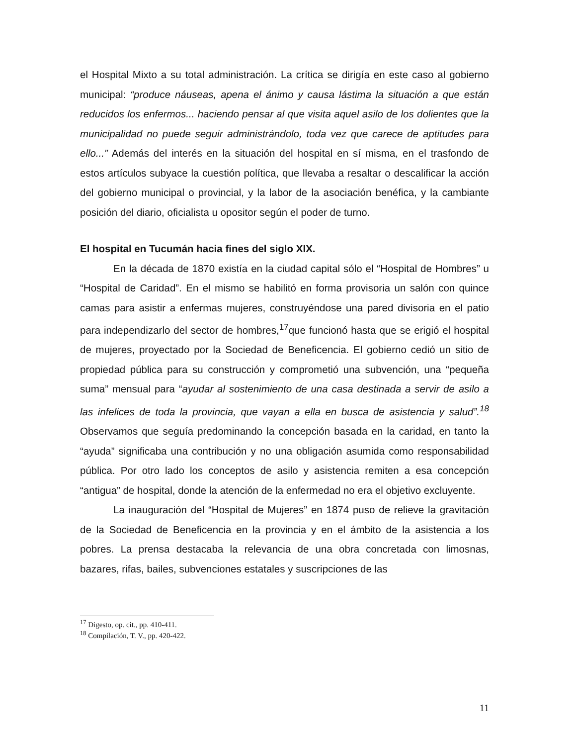el Hospital Mixto a su total administración. La crítica se dirigía en este caso al gobierno municipal: “produce náuseas, apena el ánimo y causa lástima la situación a que están reducidos los enfermos... haciendo pensar al que visita aquel asilo de los dolientes que la municipalidad no puede seguir administrándolo, toda vez que carece de aptitudes para ello...” Además del interés en la situación del hospital en sí misma, en el trasfondo de estos artículos subyace la cuestión política, que llevaba a resaltar o descalificar la acción del gobierno municipal o provincial, y la labor de la asociación benéfica, y la cambiante posición del diario, oficialista u opositor según el poder de turno.
El hospital en Tucumán hacia fines del siglo XIX.
En la década de 1870 existía en la ciudad capital sólo el “Hospital de Hombres” u “Hospital de Caridad”. En el mismo se habilitó en forma provisoria un salón con quince camas para asistir a enfermas mujeres, construyéndose una pared divisoria en el patio para independizarlo del sector de hombres,<sup>17</sup>que funcionó hasta que se erigió el hospital de mujeres, proyectado por la Sociedad de Beneficencia. El gobierno cedió un sitio de propiedad pública para su construcción y comprometió una subvención, una “pequeña suma” mensual para “ayudar al sostenimiento de una casa destinada a servir de asilo a las infelices de toda la provincia, que vayan a ella en busca de asistencia y salud”.<sup>18</sup> Observamos que seguía predominando la concepción basada en la caridad, en tanto la “ayuda” significaba una contribución y no una obligación asumida como responsabilidad pública. Por otro lado los conceptos de asilo y asistencia remiten a esa concepción “antigua” de hospital, donde la atención de la enfermedad no era el objetivo excluyente.
La inauguración del “Hospital de Mujeres” en 1874 puso de relieve la gravitación de la Sociedad de Beneficencia en la provincia y en el ámbito de la asistencia a los pobres. La prensa destacaba la relevancia de una obra concretada con limosnas, bazares, rifas, bailes, subvenciones estatales y suscripciones de las
<sup>17</sup> Digesto, op. cit., pp. 410-411.
<sup>18</sup> Compilación, T. V., pp. 420-422.
11